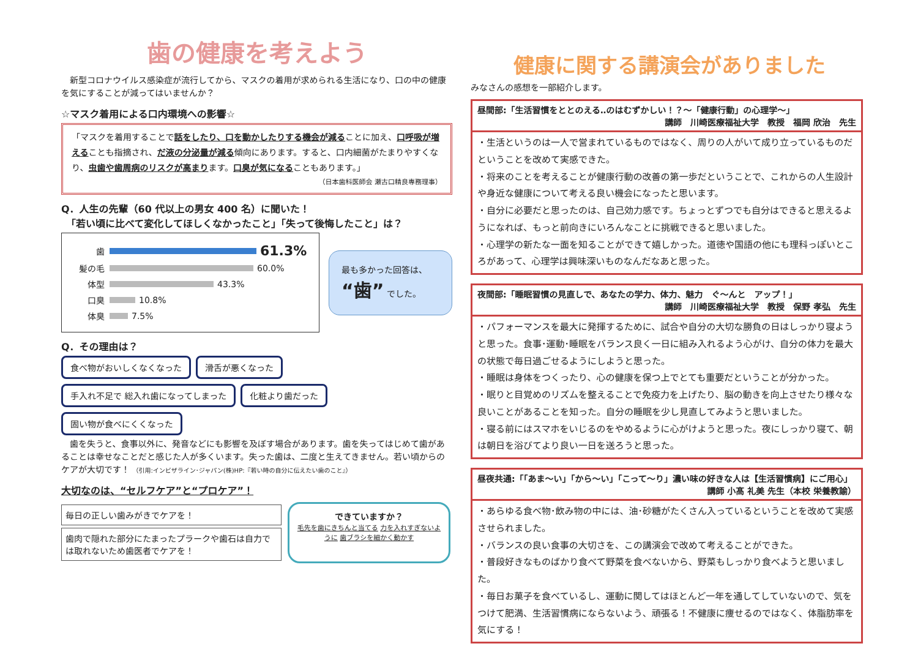歯の健康を考えよう
　新型コロナウイルス感染症が流行してから、マスクの着用が求められる生活になり、口の中の健康を気にすることが減ってはいませんか？
☆マスク着用による口内環境への影響☆
「マスクを着用することで話をしたり、口を動かしたりする機会が減ることに加え、口呼吸が増えることも指摘され、だ液の分泌量が減る傾向にあります。すると、口内細菌がたまりやすくなり、虫歯や歯周病のリスクが高まります。口臭が気になることもあります。」
（日本歯科医師会 瀬古口精良専務理事）
Q．人生の先輩（60 代以上の男女 400 名）に聞いた！
　「若い頃に比べて変化してほしくなかったこと」「失って後悔したこと」は？
歯
61.3%
髪の毛
60.0%
体型
43.3%
口臭
10.8%
体臭
7.5%
最も多かった回答は、
“歯” でした。
Q．その理由は？
食べ物がおいしくなくなった
滑舌が悪くなった
手入れ不足で 総入れ歯になってしまった
化粧より歯だった
固い物が食べにくくなった
　歯を失うと、食事以外に、発音などにも影響を及ぼす場合があります。歯を失ってはじめて歯があることは幸せなことだと感じた人が多くいます。失った歯は、二度と生えてきません。若い頃からのケアが大切です！ （引用:インビザライン･ジャパン(株)HP:『若い時の自分に伝えたい歯のこと』）
大切なのは、“セルフケア”と“プロケア”！
毎日の正しい歯みがきでケアを！
歯肉で隠れた部分にたまったプラークや歯石は自力では取れないため歯医者でケアを！
できていますか？
毛先を歯にきちんと当てる 力を入れすぎないように 歯ブラシを細かく動かす
健康に関する講演会がありました
みなさんの感想を一部紹介します。
昼間部:「生活習慣をととのえる‥のはむずかしい！？～「健康行動」の心理学～」
講師　川崎医療福祉大学　教授　福岡 欣治　先生
・生活というのは一人で営まれているものではなく、周りの人がいて成り立っているものだということを改めて実感できた。
・将来のことを考えることが健康行動の改善の第一歩だということで、これからの人生設計や身近な健康について考える良い機会になったと思います。
・自分に必要だと思ったのは、自己効力感です。ちょっとずつでも自分はできると思えるようになれば、もっと前向きにいろんなことに挑戦できると思いました。
・心理学の新たな一面を知ることができて嬉しかった。道徳や国語の他にも理科っぽいところがあって、心理学は興味深いものなんだなあと思った。
夜間部:「睡眠習慣の見直しで、あなたの学力、体力、魅力　ぐ～んと　アップ！」
講師　川崎医療福祉大学　教授　保野 孝弘　先生
・パフォーマンスを最大に発揮するために、試合や自分の大切な勝負の日はしっかり寝ようと思った。食事･運動･睡眠をバランス良く一日に組み入れるよう心がけ、自分の体力を最大の状態で毎日過ごせるようにしようと思った。
・睡眠は身体をつくったり、心の健康を保つ上でとても重要だということが分かった。
・眠りと目覚めのリズムを整えることで免疫力を上げたり、脳の動きを向上させたり様々な良いことがあることを知った。自分の睡眠を少し見直してみようと思いました。
・寝る前にはスマホをいじるのをやめるように心がけようと思った。夜にしっかり寝て、朝は朝日を浴びてより良い一日を送ろうと思った。
昼夜共通:「「あま～い」「から～い」「こって～り」濃い味の好きな人は【生活習慣病】にご用心」
講師 小髙 礼美 先生（本校 栄養教諭）
・あらゆる食べ物･飲み物の中には、油･砂糖がたくさん入っているということを改めて実感させられました。
・バランスの良い食事の大切さを、この講演会で改めて考えることができた。
・普段好きなものばかり食べて野菜を食べないから、野菜もしっかり食べようと思いました。
・毎日お菓子を食べているし、運動に関してはほとんど一年を通してしていないので、気をつけて肥満、生活習慣病にならないよう、頑張る！不健康に痩せるのではなく、体脂肪率を気にする！